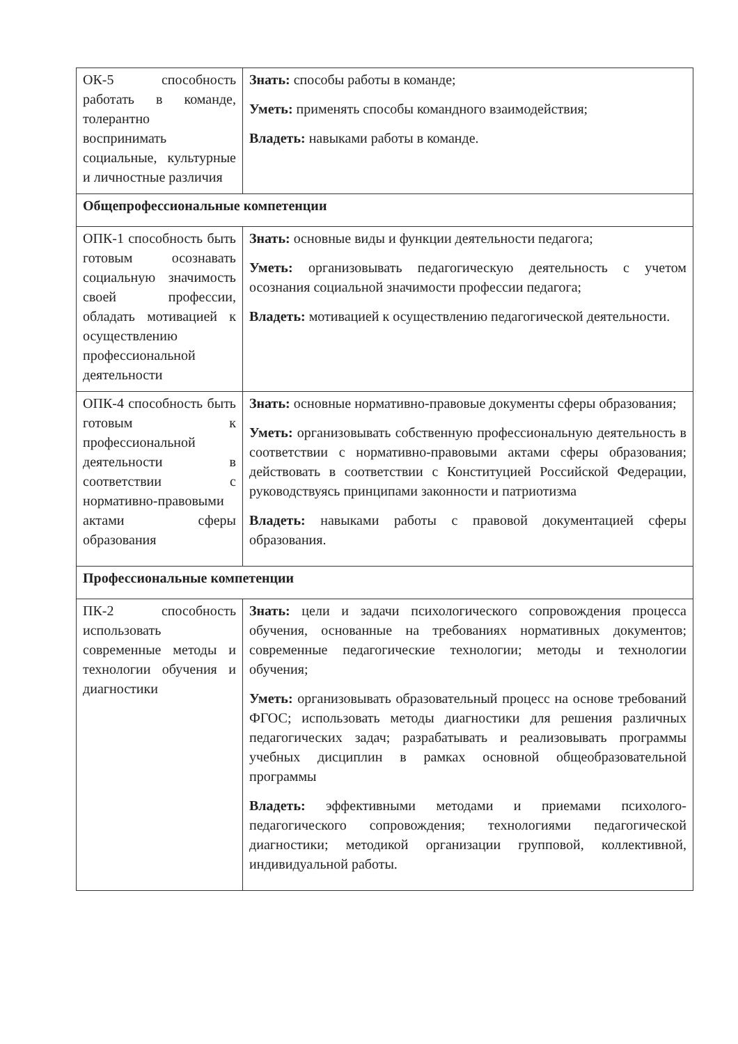| ОК-5 способность работать в команде, толерантно воспринимать социальные, культурные и личностные различия | Знать: способы работы в команде; Уметь: применять способы командного взаимодействия; Владеть: навыками работы в команде. |
| Общепрофессиональные компетенции | |
| ОПК-1 способность быть готовым осознавать социальную значимость своей профессии, обладать мотивацией к осуществлению профессиональной деятельности | Знать: основные виды и функции деятельности педагога; Уметь: организовывать педагогическую деятельность с учетом осознания социальной значимости профессии педагога; Владеть: мотивацией к осуществлению педагогической деятельности. |
| ОПК-4 способность быть готовым к профессиональной деятельности в соответствии с нормативно-правовыми актами сферы образования | Знать: основные нормативно-правовые документы сферы образования; Уметь: организовывать собственную профессиональную деятельность в соответствии с нормативно-правовыми актами сферы образования; действовать в соответствии с Конституцией Российской Федерации, руководствуясь принципами законности и патриотизма Владеть: навыками работы с правовой документацией сферы образования. |
| Профессиональные компетенции | |
| ПК-2 способность использовать современные методы и технологии обучения и диагностики | Знать: цели и задачи психологического сопровождения процесса обучения, основанные на требованиях нормативных документов; современные педагогические технологии; методы и технологии обучения; Уметь: организовывать образовательный процесс на основе требований ФГОС; использовать методы диагностики для решения различных педагогических задач; разрабатывать и реализовывать программы учебных дисциплин в рамках основной общеобразовательной программы Владеть: эффективными методами и приемами психолого-педагогического сопровождения; технологиями педагогической диагностики; методикой организации групповой, коллективной, индивидуальной работы. |